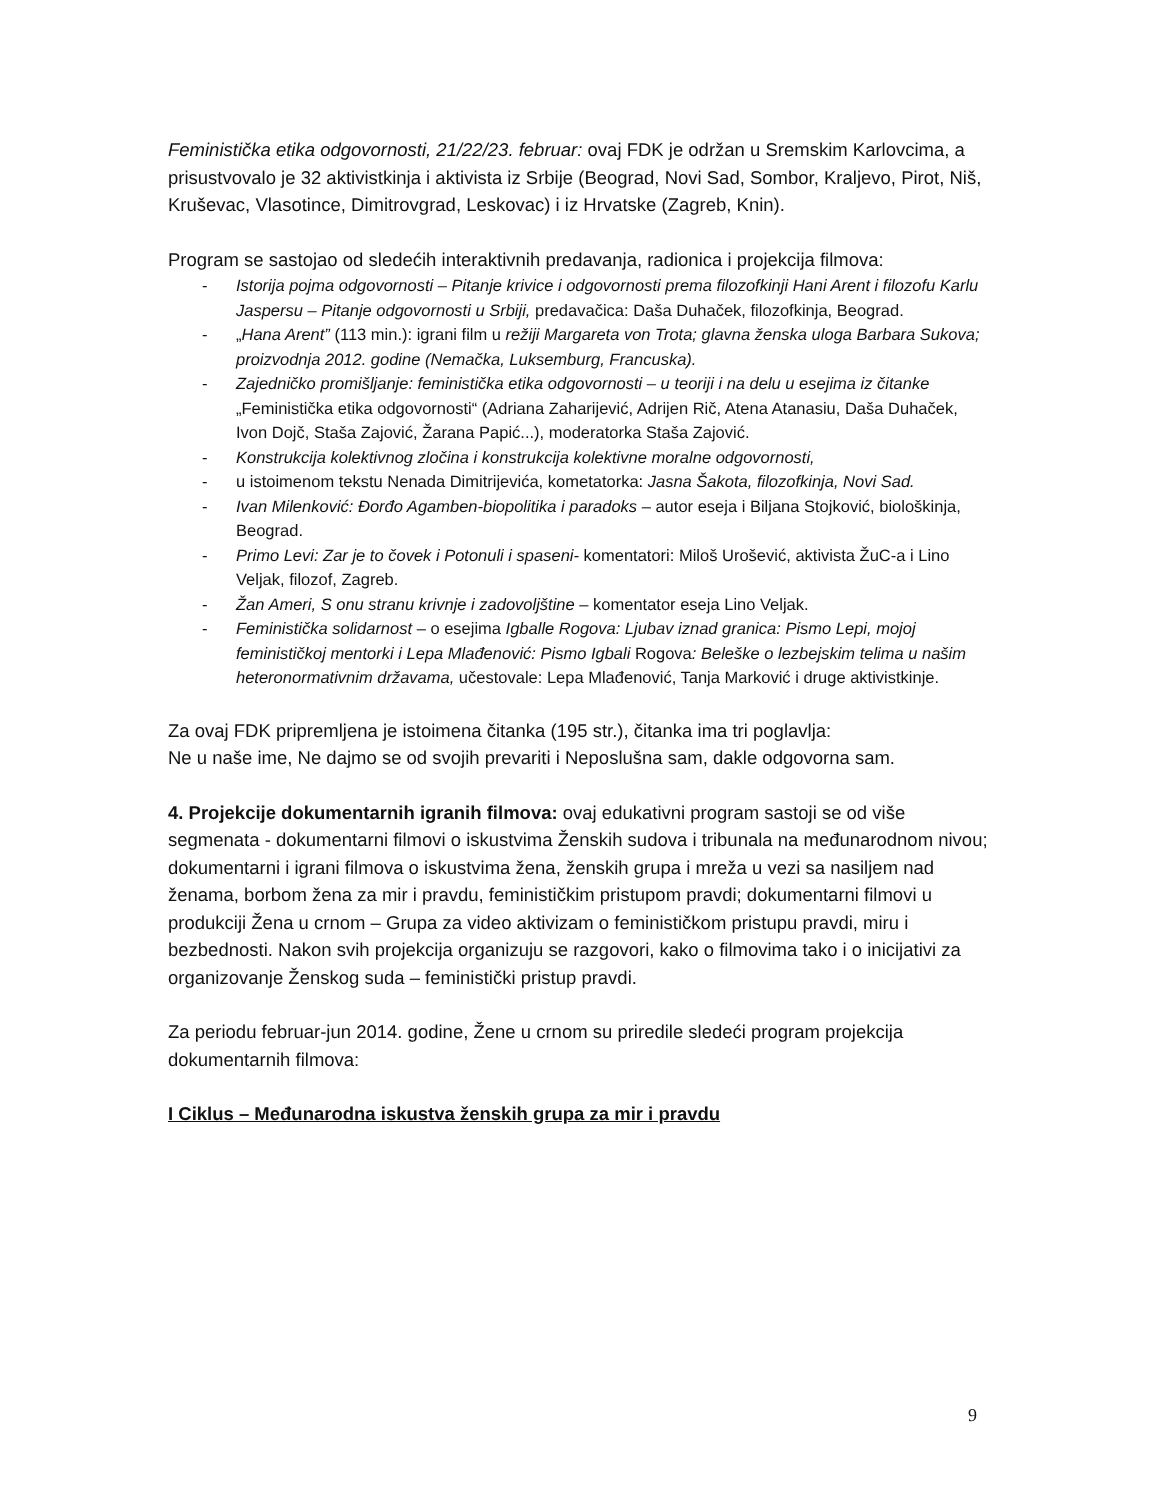Feministička etika odgovornosti, 21/22/23. februar: ovaj FDK je održan u Sremskim Karlovcima, a prisustvovalo je 32 aktivistkinja i aktivista iz Srbije (Beograd, Novi Sad, Sombor, Kraljevo, Pirot, Niš, Kruševac, Vlasotince, Dimitrovgrad, Leskovac) i iz Hrvatske (Zagreb, Knin).
Program se sastojao od sledećih interaktivnih predavanja, radionica i projekcija filmova:
- Istorija pojma odgovornosti – Pitanje krivice i odgovornosti prema filozofkinji Hani Arent i filozofu Karlu Jaspersu – Pitanje odgovornosti u Srbiji, predavačica: Daša Duhaček, filozofkinja, Beograd.
- „Hana Arent” (113 min.): igrani film u režiji Margareta von Trota; glavna ženska uloga Barbara Sukova; proizvodnja 2012. godine (Nemačka, Luksemburg, Francuska).
- Zajedničko promišljanje: feministička etika odgovornosti – u teoriji i na delu u esejima iz čitanke „Feministička etika odgovornosti“ (Adriana Zaharijević, Adrijen Rič, Atena Atanasiu, Daša Duhaček, Ivon Dojč, Staša Zajović, Žarana Papić...), moderatorka Staša Zajović.
- Konstrukcija kolektivnog zločina i konstrukcija kolektivne moralne odgovornosti,
- u istoimenom tekstu Nenada Dimitrijevića, kometatorka: Jasna Šakota, filozofkinja, Novi Sad.
- Ivan Milenković: Đorđo Agamben-biopolitika i paradoks – autor eseja i Biljana Stojković, biološkinja, Beograd.
- Primo Levi: Zar je to čovek i Potonuli i spaseni- komentatori: Miloš Urošević, aktivista ŽuC-a i Lino Veljak, filozof, Zagreb.
- Žan Ameri, S onu stranu krivnje i zadovoljštine – komentator eseja Lino Veljak.
- Feministička solidarnost – o esejima Igballe Rogova: Ljubav iznad granica: Pismo Lepi, mojoj feminističkoj mentorki i Lepa Mlađenović: Pismo Igbali Rogova: Beleške o lezbejskim telima u našim heteronormativnim državama, učestovale: Lepa Mlađenović, Tanja Marković i druge aktivistkinje.
Za ovaj FDK pripremljena je istoimena čitanka (195 str.), čitanka ima tri poglavlja:
Ne u naše ime, Ne dajmo se od svojih prevariti i Neposlušna sam, dakle odgovorna sam.
4. Projekcije dokumentarnih igranih filmova: ovaj edukativni program sastoji se od više segmenata - dokumentarni filmovi o iskustvima Ženskih sudova i tribunala na međunarodnom nivou; dokumentarni i igrani filmova o iskustvima žena, ženskih grupa i mreža u vezi sa nasiljem nad ženama, borbom žena za mir i pravdu, feminističkim pristupom pravdi; dokumentarni filmovi u produkciji Žena u crnom – Grupa za video aktivizam o feminističkom pristupu pravdi, miru i bezbednosti. Nakon svih projekcija organizuju se razgovori, kako o filmovima tako i o inicijativi za organizovanje Ženskog suda – feministički pristup pravdi.
Za periodu februar-jun 2014. godine, Žene u crnom su priredile sledeći program projekcija dokumentarnih filmova:
I Ciklus – Međunarodna iskustva ženskih grupa za mir i pravdu
9